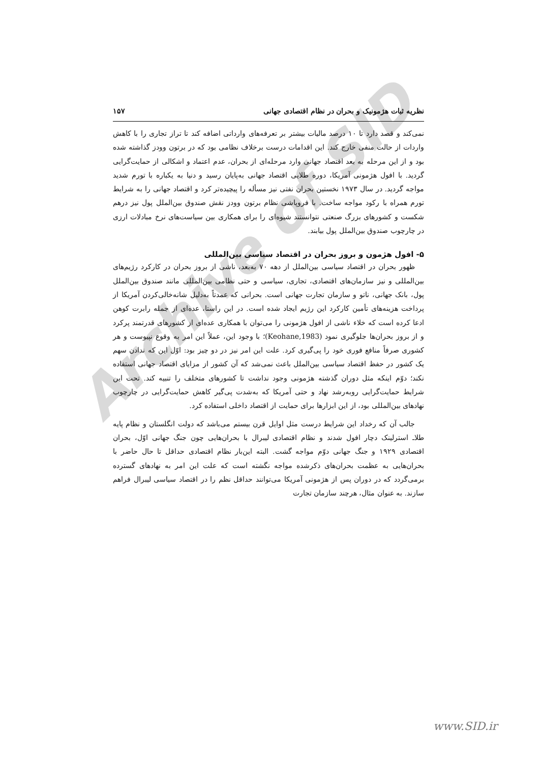Archive of SID
نظریه ثبات هژمونیک و بحران در نظام اقتصادی جهانی ۱۵۷
نمی‌کند و قصد دارد تا ۱۰ درصد مالیات بیشتر بر تعرفه‌های وارداتی اضافه کند تا تراز تجاری را با کاهش واردات از حالت منفی خارج کند. این اقدامات درست برخلاف نظامی بود که در برتون وودز گذاشته شده بود و از این مرحله به بعد اقتصاد جهانی وارد مرحله‌ای از بحران، عدم اعتماد و اشکالی از حمایت‌گرایی گردید. با افول هژمونی آمریکا، دوره طلایی اقتصاد جهانی به‌پایان رسید و دنیا به یکباره با تورم شدید مواجه گردید. در سال ۱۹۷۳ نخستین بحران نفتی نیز مسأله را پیچیده‌تر کرد و اقتصاد جهانی را به شرایط تورم همراه با رکود مواجه ساخت. با فروپاشی نظام برتون وودز نقش صندوق بین‌الملل پول نیز درهم شکست و کشورهای بزرگ صنعتی نتوانستند شیوه‌ای را برای همکاری بین سیاست‌های نرخ مبادلات ارزی در چارچوب صندوق بین‌الملل پول بیابند.
۵- افول هژمون و بروز بحران در اقتصاد سیاسی بین‌المللی
ظهور بحران در اقتصاد سیاسی بین‌الملل از دهه ۷۰ به‌بعد، ناشی از بروز بحران در کارکرد رژیم‌های بین‌المللی و نیز سازمان‌های اقتصادی، تجاری، سیاسی و حتی نظامی بین‌المللی مانند صندوق بین‌الملل پول، بانک جهانی، ناتو و سازمان تجارت جهانی است. بحرانی که عمدتاً به‌دلیل شانه‌خالی‌کردن آمریکا از پرداخت هزینه‌های تأمین کارکرد این رژیم ایجاد شده است. در این راستا، عده‌ای از جمله رابرت کوهن ادعا کرده است که خلاء ناشی از افول هژمونی را می‌توان با همکاری عده‌ای از کشورهای قدرتمند پرکرد و از بروز بحران‌ها جلوگیری نمود (Keohane,1983)؛ با وجود این، عملاً این امر به وقوع نپیوست و هر کشوری صرفاً منافع فوری خود را پی‌گیری کرد. علت این امر نیز در دو چیز بود: اوّل این که ندادن سهم یک کشور در حفظ اقتصاد سیاسی بین‌الملل باعث نمی‌شد که آن کشور از مزایای اقتصاد جهانی استفاده نکند؛ دوّم اینکه مثل دوران گذشته هژمونی وجود نداشت تا کشورهای متخلف را تنبیه کند. تحت این شرایط حمایت‌گرایی روبه‌رشد نهاد و حتی آمریکا که به‌شدت پی‌گیر کاهش حمایت‌گرایی در چارچوب نهادهای بین‌المللی بود، از این ابزارها برای حمایت از اقتصاد داخلی استفاده کرد.
جالب آن که رخداد این شرایط درست مثل اوایل قرن بیستم می‌باشد که دولت انگلستان و نظام پایه طلاـ استرلینک دچار افول شدند و نظام اقتصادی لیبرال با بحران‌هایی چون جنگ جهانی اوّل، بحران اقتصادی ۱۹۲۹ و جنگ جهانی دوّم مواجه گشت. البته این‌بار نظام اقتصادی حداقل تا حال حاضر با بحران‌هایی به عظمت بحران‌های ذکرشده مواجه نگشته است که علت این امر به نهادهای گسترده برمی‌گردد که در دوران پس از هژمونی آمریکا می‌توانند حداقل نظم را در اقتصاد سیاسی لیبرال فراهم سازند. به عنوان مثال، هرچند سازمان تجارت
www.SID.ir